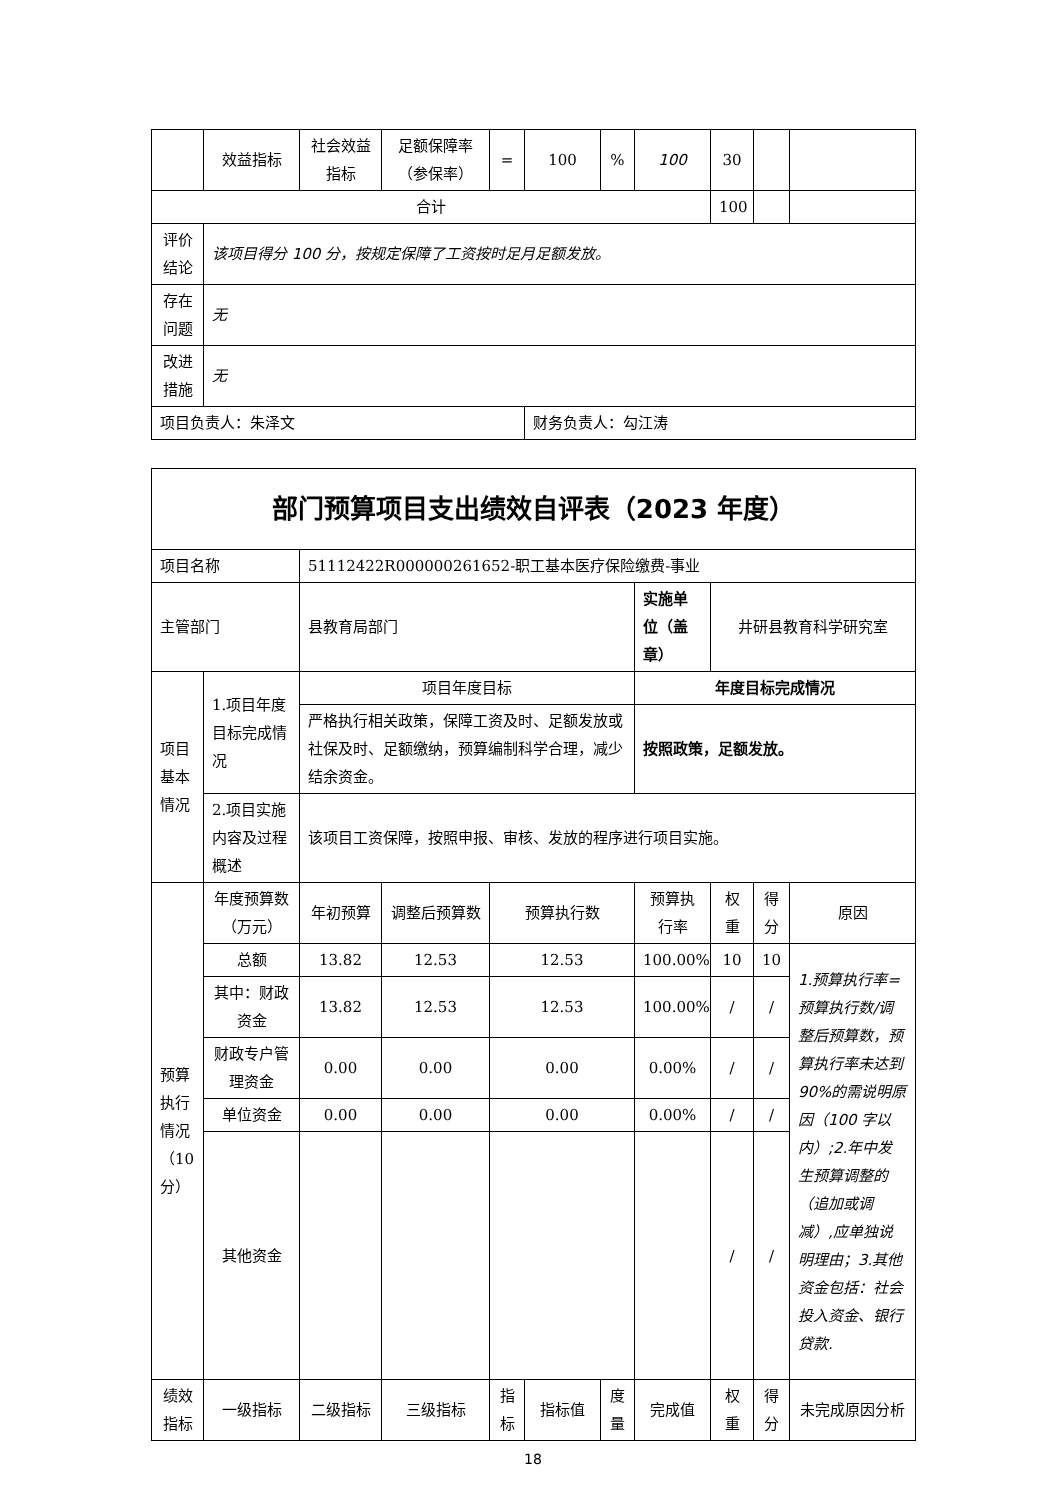| | 效益指标 | 社会效益指标 | 足额保障率（参保率） | = | 100 | % | 100 | 30 | | |
| 合计 | | | | | | | | 100 | | |
| 评价结论 | 该项目得分 100 分，按规定保障了工资按时足月足额发放。 | | | | | | | | | |
| 存在问题 | 无 | | | | | | | | | |
| 改进措施 | 无 | | | | | | | | | |
| 项目负责人：朱泽文 | | | | | 财务负责人：勾江涛 | | | | | |
| 部门预算项目支出绩效自评表（2023 年度） | | | | | | | | | | |
| 项目名称 | | 51112422R000000261652-职工基本医疗保险缴费-事业 | | | | | | | | |
| 主管部门 | | 县教育局部门 | | | | | 实施单位（盖章） | 井研县教育科学研究室 | | |
| 项目基本情况 | 1.项目年度目标完成情况 | 项目年度目标 | | | | | 年度目标完成情况 | | | |
| | | 严格执行相关政策，保障工资及时、足额发放或社保及时、足额缴纳，预算编制科学合理，减少结余资金。 | | | | | 按照政策，足额发放。 | | | |
| | 2.项目实施内容及过程概述 | 该项目工资保障，按照申报、审核、发放的程序进行项目实施。 | | | | | | | | |
| 预算执行情况（10分） | 年度预算数（万元） | 年初预算 | 调整后预算数 | 预算执行数 | | | 预算执行率 | 权重 | 得分 | 原因 |
| | 总额 | 13.82 | 12.53 | 12.53 | | | 100.00% | 10 | 10 | 1.预算执行率=预算执行数/调整后预算数，预算执行率未达到 90%的需说明原因（100 字以内）;2.年中发生预算调整的（追加或调减）,应单独说明理由；3.其他资金包括：社会投入资金、银行贷款. |
| | 其中：财政资金 | 13.82 | 12.53 | 12.53 | | | 100.00% | / | / | |
| | 财政专户管理资金 | 0.00 | 0.00 | 0.00 | | | 0.00% | / | / | |
| | 单位资金 | 0.00 | 0.00 | 0.00 | | | 0.00% | / | / | |
| | 其他资金 | | | | | | | / | / | |
| 绩效指标 | 一级指标 | 二级指标 | 三级指标 | 指标 | 指标值 | 度量 | 完成值 | 权重 | 得分 | 未完成原因分析 |
18